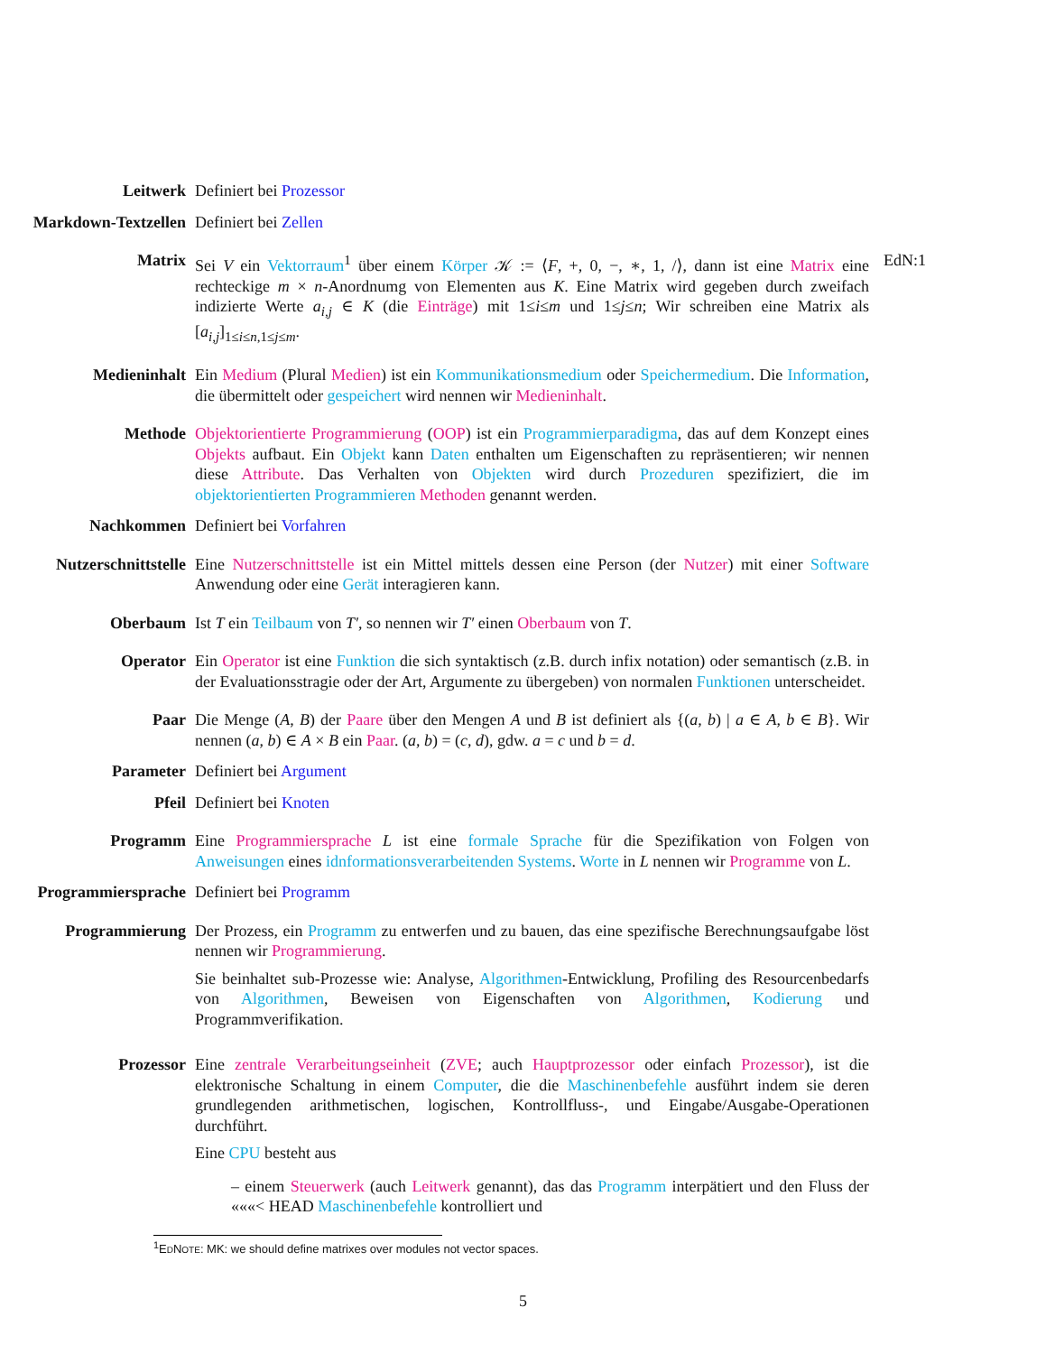Leitwerk Definiert bei Prozessor
Markdown-Textzellen Definiert bei Zellen
Matrix Sei V ein Vektorraum<sup>1</sup> über einem Körper 𝒦 := ⟨F, +, 0, −, ∗, 1, /⟩, dann ist eine Matrix eine rechteckige m × n-Anordnumg von Elementen aus K. Eine Matrix wird gegeben durch zweifach indizierte Werte a<sub>i,j</sub> ∈ K (die Einträge) mit 1≤i≤m und 1≤j≤n; Wir schreiben eine Matrix als [a<sub>i,j</sub>]<sub>1≤i≤n,1≤j≤m</sub>.
EdN:1
Medieninhalt Ein Medium (Plural Medien) ist ein Kommunikationsmedium oder Speichermedium. Die Information, die übermittelt oder gespeichert wird nennen wir Medieninhalt.
Methode Objektorientierte Programmierung (OOP) ist ein Programmierparadigma, das auf dem Konzept eines Objekts aufbaut. Ein Objekt kann Daten enthalten um Eigenschaften zu repräsentieren; wir nennen diese Attribute. Das Verhalten von Objekten wird durch Prozeduren spezifiziert, die im objektorientierten Programmieren Methoden genannt werden.
Nachkommen Definiert bei Vorfahren
Nutzerschnittstelle Eine Nutzerschnittstelle ist ein Mittel mittels dessen eine Person (der Nutzer) mit einer Software Anwendung oder eine Gerät interagieren kann.
Oberbaum Ist T ein Teilbaum von T′, so nennen wir T′ einen Oberbaum von T.
Operator Ein Operator ist eine Funktion die sich syntaktisch (z.B. durch infix notation) oder semantisch (z.B. in der Evaluationsstragie oder der Art, Argumente zu übergeben) von normalen Funktionen unterscheidet.
Paar Die Menge (A, B) der Paare über den Mengen A und B ist definiert als {(a, b) | a ∈ A, b ∈ B}. Wir nennen (a, b) ∈ A × B ein Paar. (a, b) = (c, d), gdw. a = c und b = d.
Parameter Definiert bei Argument
Pfeil Definiert bei Knoten
Programm Eine Programmiersprache L ist eine formale Sprache für die Spezifikation von Folgen von Anweisungen eines idnformationsverarbeitenden Systems. Worte in L nennen wir Programme von L.
Programmiersprache Definiert bei Programm
Programmierung Der Prozess, ein Programm zu entwerfen und zu bauen, das eine spezifische Berechnungsaufgabe löst nennen wir Programmierung.
Sie beinhaltet sub-Prozesse wie: Analyse, Algorithmen-Entwicklung, Profiling des Resourcenbedarfs von Algorithmen, Beweisen von Eigenschaften von Algorithmen, Kodierung und Programmverifikation.
Prozessor Eine zentrale Verarbeitungseinheit (ZVE; auch Hauptprozessor oder einfach Prozessor), ist die elektronische Schaltung in einem Computer, die die Maschinenbefehle ausführt indem sie deren grundlegenden arithmetischen, logischen, Kontrollfluss-, und Eingabe/Ausgabe-Operationen durchführt.
Eine CPU besteht aus
– einem Steuerwerk (auch Leitwerk genannt), das das Programm interpätiert und den Fluss der «««< HEAD Maschinenbefehle kontrolliert und
<sup>1</sup> EDNOTE: MK: we should define matrixes over modules not vector spaces.
5